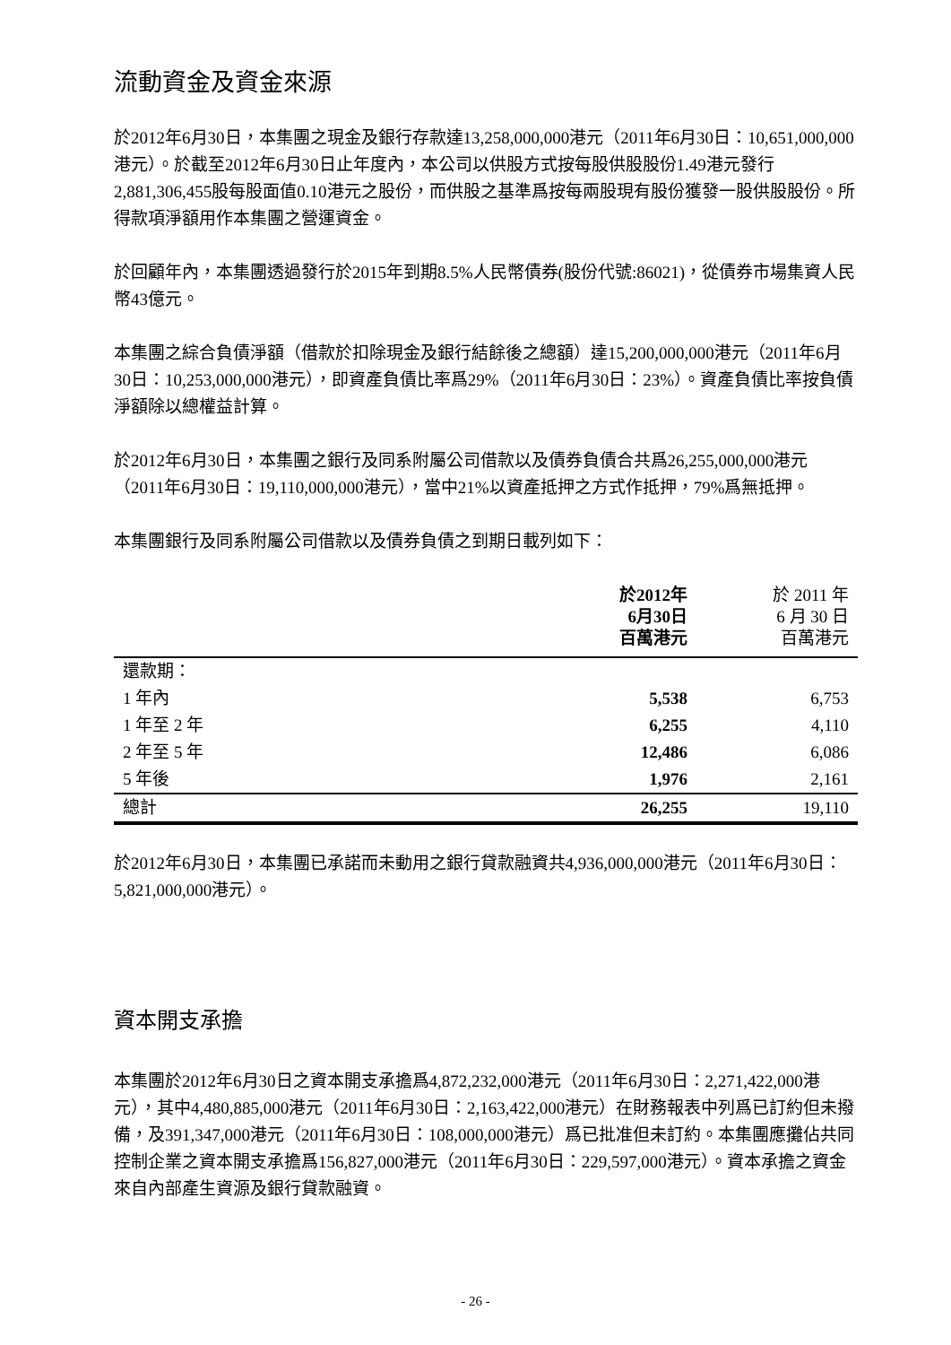流動資金及資金來源
於2012年6月30日，本集團之現金及銀行存款達13,258,000,000港元（2011年6月30日：10,651,000,000港元）。於截至2012年6月30日止年度內，本公司以供股方式按每股供股股份1.49港元發行2,881,306,455股每股面值0.10港元之股份，而供股之基準爲按每兩股現有股份獲發一股供股股份。所得款項淨額用作本集團之營運資金。
於回顧年內，本集團透過發行於2015年到期8.5%人民幣債券(股份代號:86021)，從債券市場集資人民幣43億元。
本集團之綜合負債淨額（借款於扣除現金及銀行結餘後之總額）達15,200,000,000港元（2011年6月30日：10,253,000,000港元），即資產負債比率爲29%（2011年6月30日：23%）。資產負債比率按負債淨額除以總權益計算。
於2012年6月30日，本集團之銀行及同系附屬公司借款以及債券負債合共爲26,255,000,000港元（2011年6月30日：19,110,000,000港元），當中21%以資產抵押之方式作抵押，79%爲無抵押。
本集團銀行及同系附屬公司借款以及債券負債之到期日載列如下：
| | 於2012年 6月30日 百萬港元 | 於 2011 年 6 月 30 日 百萬港元 |
| --- | --- | --- |
| 還款期： | | |
| 1 年內 | 5,538 | 6,753 |
| 1 年至 2 年 | 6,255 | 4,110 |
| 2 年至 5 年 | 12,486 | 6,086 |
| 5 年後 | 1,976 | 2,161 |
| 總計 | 26,255 | 19,110 |
於2012年6月30日，本集團已承諾而未動用之銀行貸款融資共4,936,000,000港元（2011年6月30日：5,821,000,000港元）。
資本開支承擔
本集團於2012年6月30日之資本開支承擔爲4,872,232,000港元（2011年6月30日：2,271,422,000港元），其中4,480,885,000港元（2011年6月30日：2,163,422,000港元）在財務報表中列爲已訂約但未撥備，及391,347,000港元（2011年6月30日：108,000,000港元）爲已批准但未訂約。本集團應攤佔共同控制企業之資本開支承擔爲156,827,000港元（2011年6月30日：229,597,000港元）。資本承擔之資金來自內部產生資源及銀行貸款融資。
- 26 -